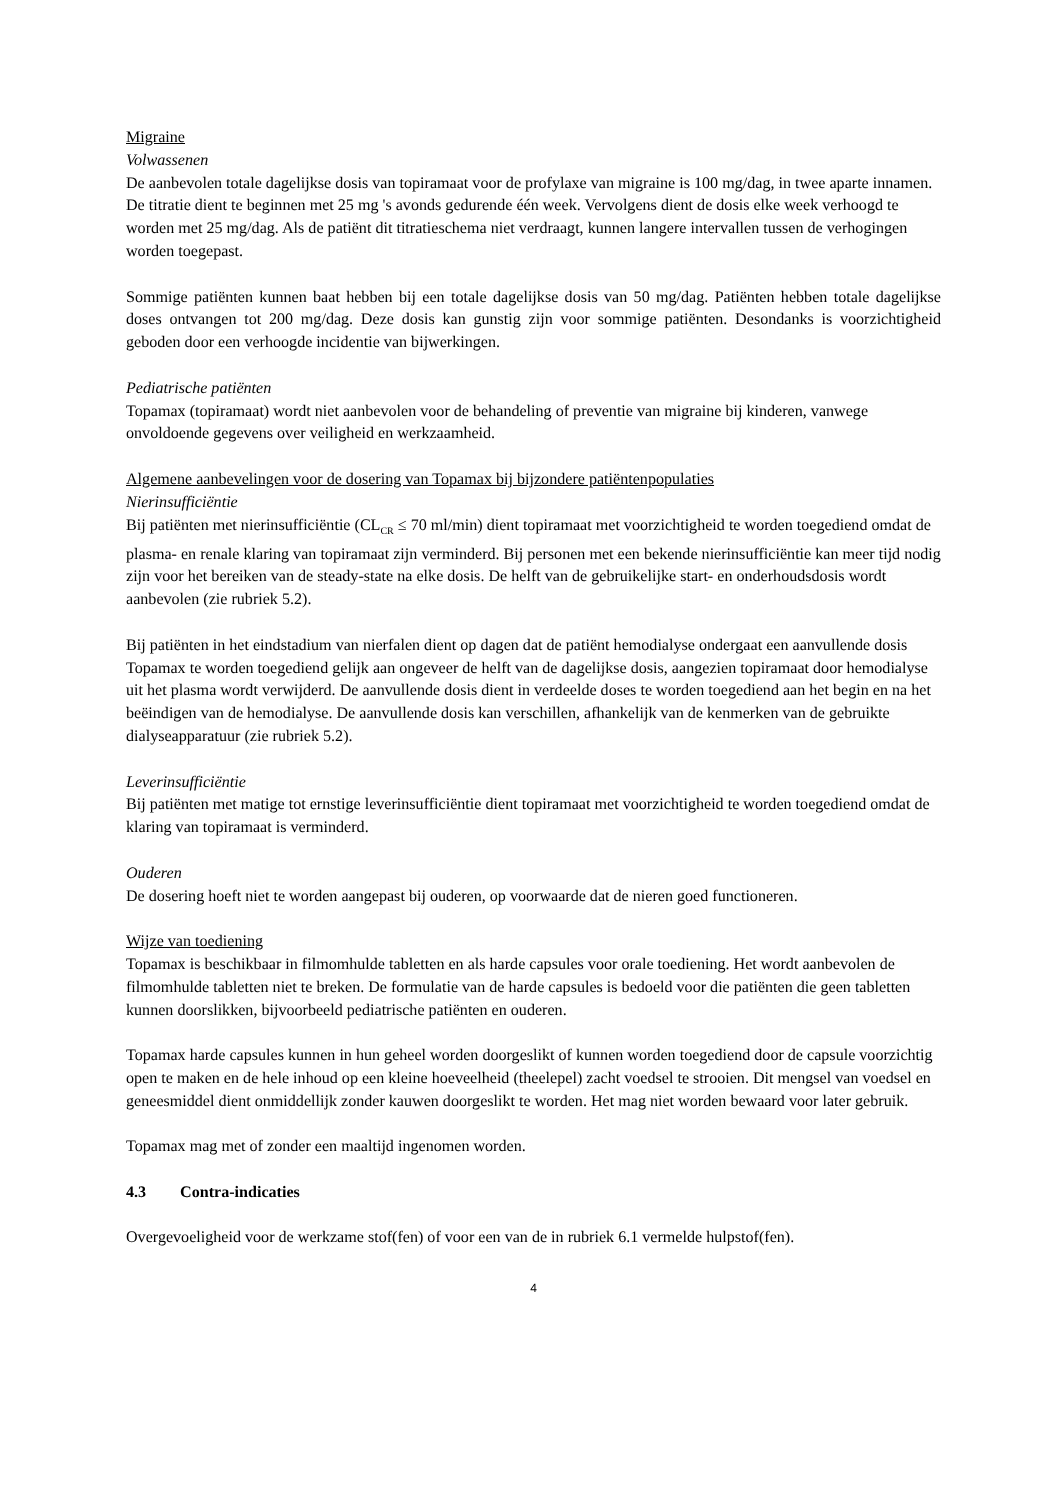Migraine
Volwassenen
De aanbevolen totale dagelijkse dosis van topiramaat voor de profylaxe van migraine is 100 mg/dag, in twee aparte innamen. De titratie dient te beginnen met 25 mg 's avonds gedurende één week. Vervolgens dient de dosis elke week verhoogd te worden met 25 mg/dag. Als de patiënt dit titratieschema niet verdraagt, kunnen langere intervallen tussen de verhogingen worden toegepast.
Sommige patiënten kunnen baat hebben bij een totale dagelijkse dosis van 50 mg/dag. Patiënten hebben totale dagelijkse doses ontvangen tot 200 mg/dag. Deze dosis kan gunstig zijn voor sommige patiënten. Desondanks is voorzichtigheid geboden door een verhoogde incidentie van bijwerkingen.
Pediatrische patiënten
Topamax (topiramaat) wordt niet aanbevolen voor de behandeling of preventie van migraine bij kinderen, vanwege onvoldoende gegevens over veiligheid en werkzaamheid.
Algemene aanbevelingen voor de dosering van Topamax bij bijzondere patiëntenpopulaties
Nierinsufficiëntie
Bij patiënten met nierinsufficiëntie (CL<sub>CR</sub> ≤ 70 ml/min) dient topiramaat met voorzichtigheid te worden toegediend omdat de plasma- en renale klaring van topiramaat zijn verminderd. Bij personen met een bekende nierinsufficiëntie kan meer tijd nodig zijn voor het bereiken van de steady-state na elke dosis. De helft van de gebruikelijke start- en onderhoudsdosis wordt aanbevolen (zie rubriek 5.2).
Bij patiënten in het eindstadium van nierfalen dient op dagen dat de patiënt hemodialyse ondergaat een aanvullende dosis Topamax te worden toegediend gelijk aan ongeveer de helft van de dagelijkse dosis, aangezien topiramaat door hemodialyse uit het plasma wordt verwijderd. De aanvullende dosis dient in verdeelde doses te worden toegediend aan het begin en na het beëindigen van de hemodialyse. De aanvullende dosis kan verschillen, afhankelijk van de kenmerken van de gebruikte dialyseapparatuur (zie rubriek 5.2).
Leverinsufficiëntie
Bij patiënten met matige tot ernstige leverinsufficiëntie dient topiramaat met voorzichtigheid te worden toegediend omdat de klaring van topiramaat is verminderd.
Ouderen
De dosering hoeft niet te worden aangepast bij ouderen, op voorwaarde dat de nieren goed functioneren.
Wijze van toediening
Topamax is beschikbaar in filmomhulde tabletten en als harde capsules voor orale toediening. Het wordt aanbevolen de filmomhulde tabletten niet te breken. De formulatie van de harde capsules is bedoeld voor die patiënten die geen tabletten kunnen doorslikken, bijvoorbeeld pediatrische patiënten en ouderen.
Topamax harde capsules kunnen in hun geheel worden doorgeslikt of kunnen worden toegediend door de capsule voorzichtig open te maken en de hele inhoud op een kleine hoeveelheid (theelepel) zacht voedsel te strooien. Dit mengsel van voedsel en geneesmiddel dient onmiddellijk zonder kauwen doorgeslikt te worden. Het mag niet worden bewaard voor later gebruik.
Topamax mag met of zonder een maaltijd ingenomen worden.
4.3 Contra-indicaties
Overgevoeligheid voor de werkzame stof(fen) of voor een van de in rubriek 6.1 vermelde hulpstof(fen).
4